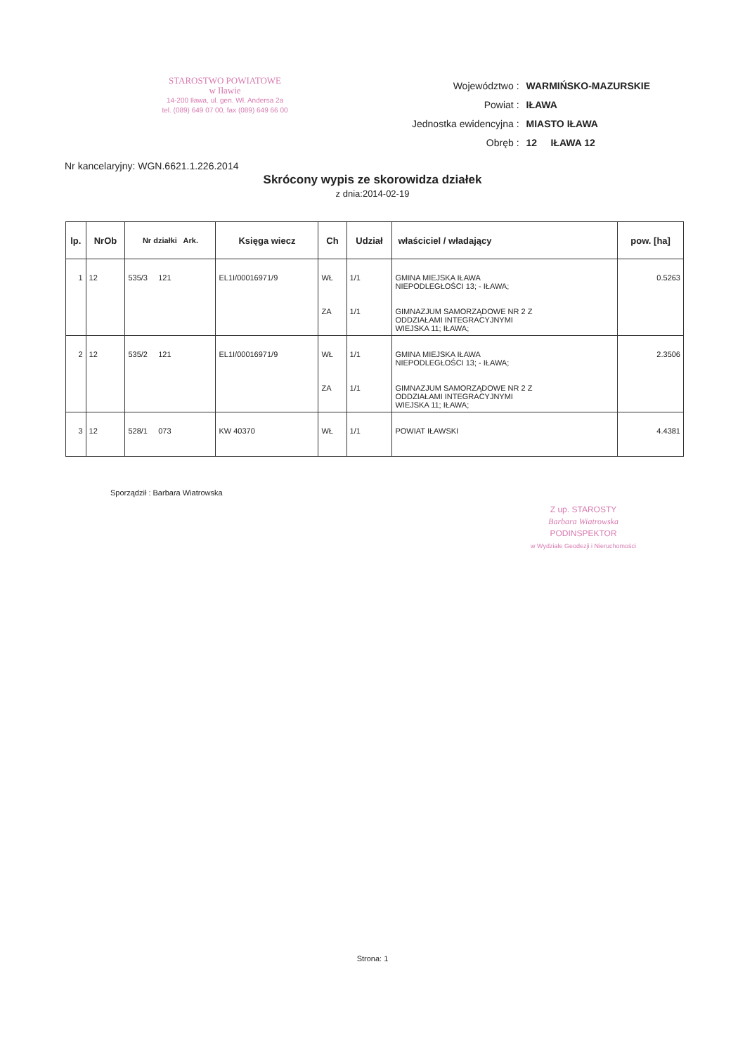STAROSTWO POWIATOWE
w Iławie
14-200 Iława, ul. gen. Wł. Andersa 2a
tel. (089) 649 07 00, fax (089) 649 66 00
| Województwo : | WARMIŃSKO-MAZURSKIE |
| Powiat : | IŁAWA |
| Jednostka ewidencyjna : | MIASTO IŁAWA |
| Obręb : | 12 IŁAWA 12 |
Nr kancelaryjny: WGN.6621.1.226.2014
Skrócony wypis ze skorowidza działek
z dnia:2014-02-19
| lp. | NrOb | Nr działki Ark. | Księga wiecz | Ch | Udział | właściciel / władający | pow. [ha] |
| --- | --- | --- | --- | --- | --- | --- | --- |
| 1 | 12 | 535/3 121 | EL1I/00016971/9 | WŁ | 1/1 | GMINA MIEJSKA IŁAWA NIEPODLEGŁOŚCI 13; - IŁAWA; | 0.5263 |
| | | | | ZA | 1/1 | GIMNAZJUM SAMORZĄDOWE NR 2 Z ODDZIAŁAMI INTEGRACYJNYMI WIEJSKA 11; IŁAWA; | |
| 2 | 12 | 535/2 121 | EL1I/00016971/9 | WŁ | 1/1 | GMINA MIEJSKA IŁAWA NIEPODLEGŁOŚCI 13; - IŁAWA; | 2.3506 |
| | | | | ZA | 1/1 | GIMNAZJUM SAMORZĄDOWE NR 2 Z ODDZIAŁAMI INTEGRACYJNYMI WIEJSKA 11; IŁAWA; | |
| 3 | 12 | 528/1 073 | KW 40370 | WŁ | 1/1 | POWIAT IŁAWSKI | 4.4381 |
Sporządził : Barbara Wiatrowska
Z up. STAROSTY
Barbara Wiatrowska
PODINSPEKTOR
w Wydziale Geodezji i Nieruchomości
Strona: 1